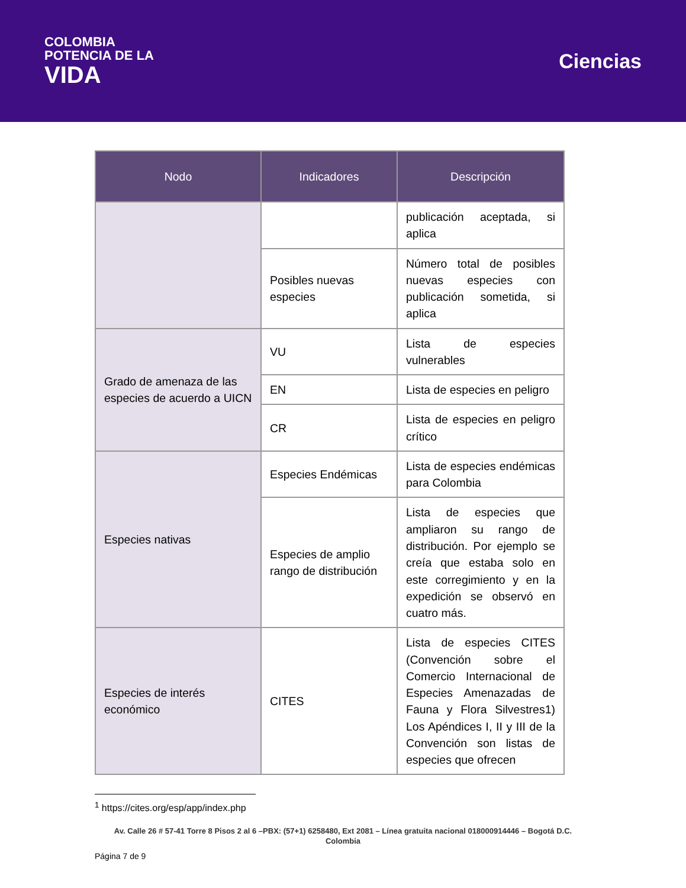COLOMBIA
POTENCIA DE LA
VIDA
Ciencias
| Nodo | Indicadores | Descripción |
| --- | --- | --- |
| | | publicación aceptada, si aplica |
| | Posibles nuevas especies | Número total de posibles nuevas especies con publicación sometida, si aplica |
| Grado de amenaza de las especies de acuerdo a UICN | VU | Lista de especies vulnerables |
| | EN | Lista de especies en peligro |
| | CR | Lista de especies en peligro crítico |
| Especies nativas | Especies Endémicas | Lista de especies endémicas para Colombia |
| | Especies de amplio rango de distribución | Lista de especies que ampliaron su rango de distribución. Por ejemplo se creía que estaba solo en este corregimiento y en la expedición se observó en cuatro más. |
| Especies de interés económico | CITES | Lista de especies CITES (Convención sobre el Comercio Internacional de Especies Amenazadas de Fauna y Flora Silvestres1) Los Apéndices I, II y III de la Convención son listas de especies que ofrecen |
<sup>1</sup> https://cites.org/esp/app/index.php
Av. Calle 26 # 57-41 Torre 8 Pisos 2 al 6 –PBX: (57+1) 6258480, Ext 2081 – Línea gratuita nacional 018000914446 – Bogotá D.C.
Colombia
Página 7 de 9